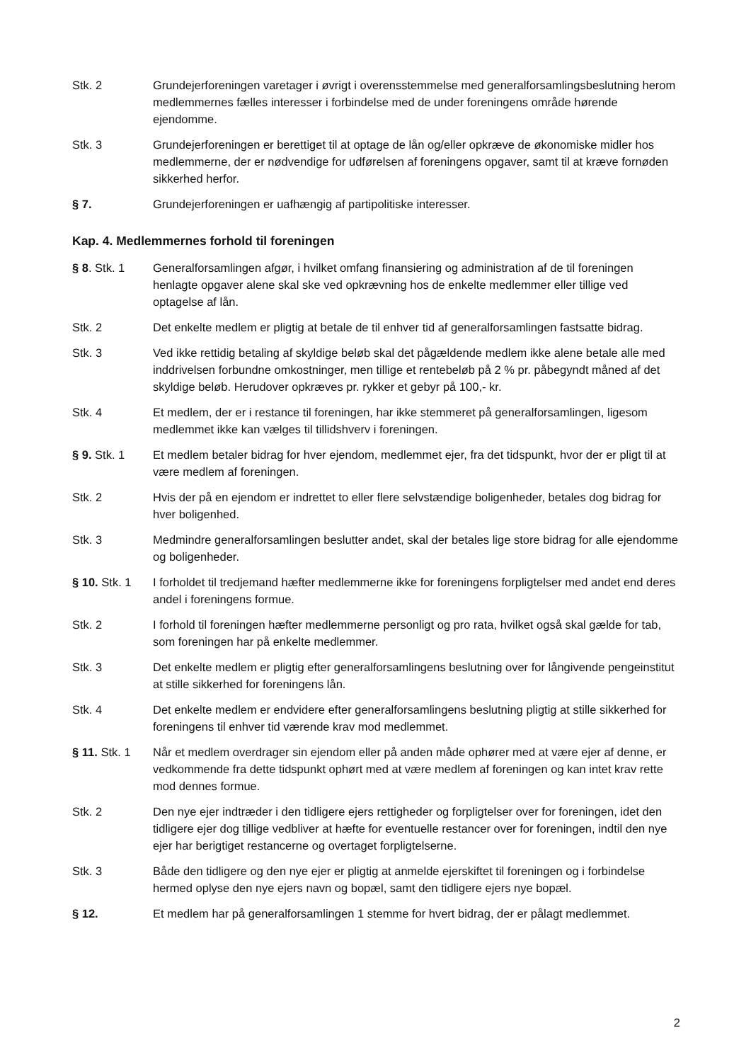Stk. 2 Grundejerforeningen varetager i øvrigt i overensstemmelse med generalforsamlingsbeslutning herom medlemmernes fælles interesser i forbindelse med de under foreningens område hørende ejendomme.
Stk. 3 Grundejerforeningen er berettiget til at optage de lån og/eller opkræve de økonomiske midler hos medlemmerne, der er nødvendige for udførelsen af foreningens opgaver, samt til at kræve fornøden sikkerhed herfor.
§ 7. Grundejerforeningen er uafhængig af partipolitiske interesser.
Kap. 4. Medlemmernes forhold til foreningen
§ 8. Stk. 1 Generalforsamlingen afgør, i hvilket omfang finansiering og administration af de til foreningen henlagte opgaver alene skal ske ved opkrævning hos de enkelte medlemmer eller tillige ved optagelse af lån.
Stk. 2 Det enkelte medlem er pligtig at betale de til enhver tid af generalforsamlingen fastsatte bidrag.
Stk. 3 Ved ikke rettidig betaling af skyldige beløb skal det pågældende medlem ikke alene betale alle med inddrivelsen forbundne omkostninger, men tillige et rentebeløb på 2 % pr. påbegyndt måned af det skyldige beløb. Herudover opkræves pr. rykker et gebyr på 100,- kr.
Stk. 4 Et medlem, der er i restance til foreningen, har ikke stemmeret på generalforsamlingen, ligesom medlemmet ikke kan vælges til tillidshverv i foreningen.
§ 9. Stk. 1 Et medlem betaler bidrag for hver ejendom, medlemmet ejer, fra det tidspunkt, hvor der er pligt til at være medlem af foreningen.
Stk. 2 Hvis der på en ejendom er indrettet to eller flere selvstændige boligenheder, betales dog bidrag for hver boligenhed.
Stk. 3 Medmindre generalforsamlingen beslutter andet, skal der betales lige store bidrag for alle ejendomme og boligenheder.
§ 10. Stk. 1
I forholdet til tredjemand hæfter medlemmerne ikke for foreningens forpligtelser med andet end deres andel i foreningens formue.
Stk. 2 I forhold til foreningen hæfter medlemmerne personligt og pro rata, hvilket også skal gælde for tab, som foreningen har på enkelte medlemmer.
Stk. 3 Det enkelte medlem er pligtig efter generalforsamlingens beslutning over for långivende pengeinstitut at stille sikkerhed for foreningens lån.
Stk. 4 Det enkelte medlem er endvidere efter generalforsamlingens beslutning pligtig at stille sikkerhed for foreningens til enhver tid værende krav mod medlemmet.
§ 11. Stk. 1
Når et medlem overdrager sin ejendom eller på anden måde ophører med at være ejer af denne, er vedkommende fra dette tidspunkt ophørt med at være medlem af foreningen og kan intet krav rette mod dennes formue.
Stk. 2 Den nye ejer indtræder i den tidligere ejers rettigheder og forpligtelser over for foreningen, idet den tidligere ejer dog tillige vedbliver at hæfte for eventuelle restancer over for foreningen, indtil den nye ejer har berigtiget restancerne og overtaget forpligtelserne.
Stk. 3 Både den tidligere og den nye ejer er pligtig at anmelde ejerskiftet til foreningen og i forbindelse hermed oplyse den nye ejers navn og bopæl, samt den tidligere ejers nye bopæl.
§ 12. Et medlem har på generalforsamlingen 1 stemme for hvert bidrag, der er pålagt medlemmet.
2